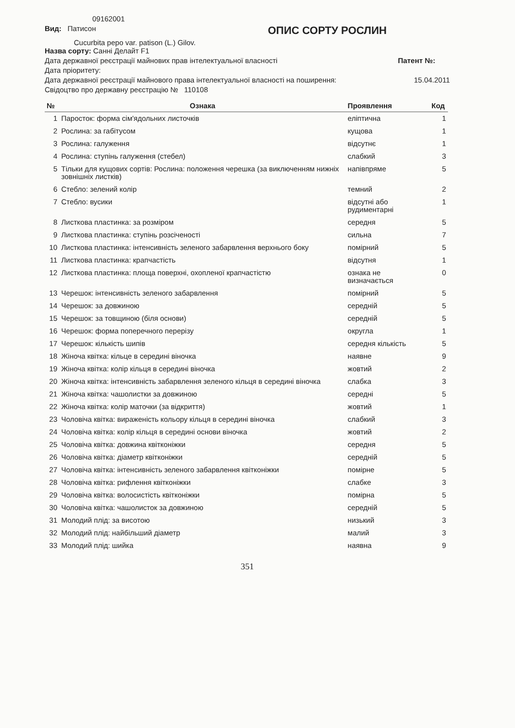09162001
Вид: Патисон
ОПИС СОРТУ РОСЛИН
Cucurbita pepo var. patison (L.) Gilov.
Назва сорту: Санні Делайт F1
Дата державної реєстрації майнових прав інтелектуальної власності
Патент №:
Дата пріоритету:
Дата державної реєстрації майнового права інтелектуальної власності на поширення:
15.04.2011
Свідоцтво про державну реєстрацію № 110108
| № | Ознака | Прояв­лення | Код |
| --- | --- | --- | --- |
| 1 | Паросток: форма сім'ядольних листочків | еліптична | 1 |
| 2 | Рослина: за габітусом | кущова | 1 |
| 3 | Рослина: галуження | відсутнє | 1 |
| 4 | Рослина: ступінь галуження (стебел) | слабкий | 3 |
| 5 | Тільки для кущових сортів: Рослина: положення черешка (за виключенням нижніх зовнішніх листків) | напівпряме | 5 |
| 6 | Стебло: зелений колір | темний | 2 |
| 7 | Стебло: вусики | відсутні або рудиментарні | 1 |
| 8 | Листкова пластинка: за розміром | середня | 5 |
| 9 | Листкова пластинка: ступінь розсіченості | сильна | 7 |
| 10 | Листкова пластинка: інтенсивність зеленого забарвлення верхнього боку | помірний | 5 |
| 11 | Листкова пластинка: крапчастість | відсутня | 1 |
| 12 | Листкова пластинка: площа поверхні, охопленої крапчастістю | ознака не визначається | 0 |
| 13 | Черешок: інтенсивність зеленого забарвлення | помірний | 5 |
| 14 | Черешок: за довжиною | середній | 5 |
| 15 | Черешок: за товщиною (біля основи) | середній | 5 |
| 16 | Черешок: форма поперечного перерізу | округла | 1 |
| 17 | Черешок: кількість шипів | середня кількість | 5 |
| 18 | Жіноча квітка: кільце в середині віночка | наявне | 9 |
| 19 | Жіноча квітка: колір кільця в середині віночка | жовтий | 2 |
| 20 | Жіноча квітка: інтенсивність забарвлення зеленого кільця в середині віночка | слабка | 3 |
| 21 | Жіноча квітка: чашолистки за довжиною | середні | 5 |
| 22 | Жіноча квітка: колір маточки (за відкриття) | жовтий | 1 |
| 23 | Чоловіча квітка: вираженість кольору кільця в середині віночка | слабкий | 3 |
| 24 | Чоловіча квітка: колір кільця в середині основи віночка | жовтий | 2 |
| 25 | Чоловіча квітка: довжина квітконіжки | середня | 5 |
| 26 | Чоловіча квітка: діаметр квітконіжки | середній | 5 |
| 27 | Чоловіча квітка: інтенсивність зеленого забарвлення квітконіжки | помірне | 5 |
| 28 | Чоловіча квітка: рифлення квітконіжки | слабке | 3 |
| 29 | Чоловіча квітка: волосистість квітконіжки | помірна | 5 |
| 30 | Чоловіча квітка: чашолисток за довжиною | середній | 5 |
| 31 | Молодий плід: за висотою | низький | 3 |
| 32 | Молодий плід: найбільший діаметр | малий | 3 |
| 33 | Молодий плід: шийка | наявна | 9 |
351